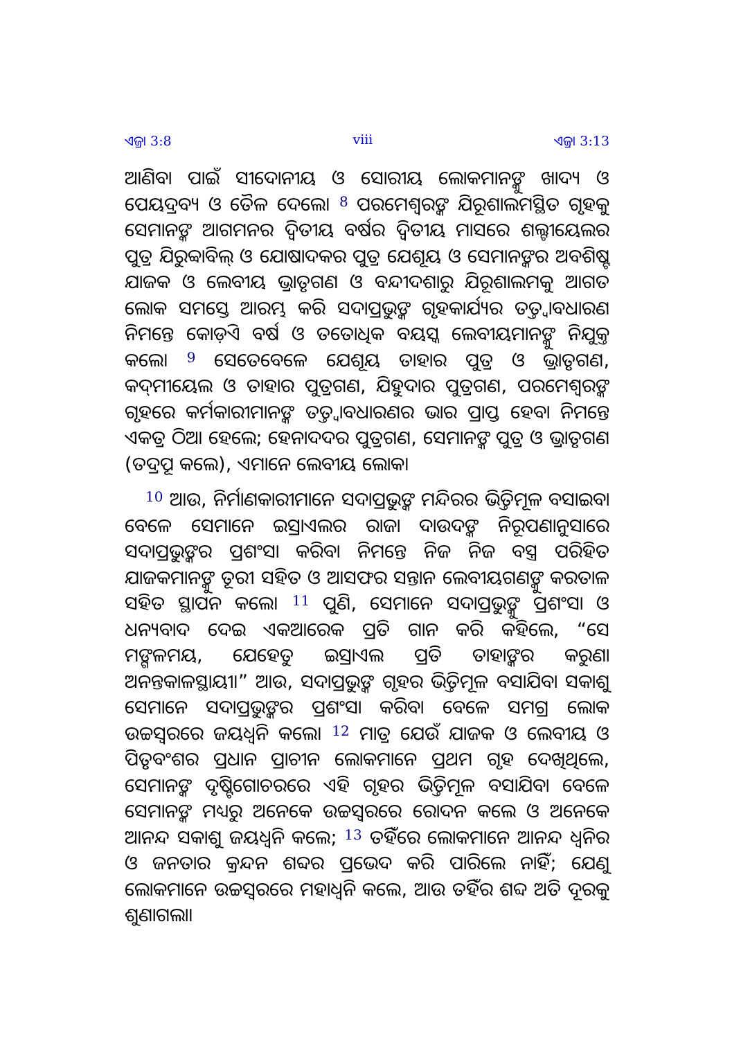ଏଜ୍ରା 3:8 viii ଏଜ୍ରା 3:13
ଆଣିବା ପାଇଁ ସୀଦୋନୀୟ ଓ ସୋରୀୟ ଲୋକମାନଙ୍କୁ ଖାଦ୍ୟ ଓ ପେୟଦ୍ରବ୍ୟ ଓ ତୈଳ ଦେଲେ। <sup>8</sup> ପରମେଶ୍ୱରଙ୍କ ଯିରୂଶାଲମସ୍ଥିତ ଗୃହକୁ ସେମାନଙ୍କ ଆଗମନର ଦ୍ୱିତୀୟ ବର୍ଷର ଦ୍ୱିତୀୟ ମାସରେ ଶଲ୍ଟୀୟେଲର ପୁତ୍ର ଯିରୁବ୍ବାବିଲ୍ ଓ ଯୋଷାଦକର ପୁତ୍ର ଯେଶୂୟ ଓ ସେମାନଙ୍କର ଅବଶିଷ୍ଟ ଯାଜକ ଓ ଲେବୀୟ ଭ୍ରାତୃଗଣ ଓ ବନ୍ଦୀଦଶାରୁ ଯିରୂଶାଲମକୁ ଆଗତ ଲୋକ ସମସ୍ତେ ଆରମ୍ଭ କରି ସଦାପ୍ରଭୁଙ୍କ ଗୃହକାର୍ଯ୍ୟର ତତ୍ତ୍ୱାବଧାରଣ ନିମନ୍ତେ କୋଡ଼ିଏ ବର୍ଷ ଓ ତତୋଧିକ ବୟସ୍କ ଲେବୀୟମାନଙ୍କୁ ନିଯୁକ୍ତ କଲେ। <sup>9</sup> ସେତେବେଳେ ଯେଶୂୟ ତାହାର ପୁତ୍ର ଓ ଭ୍ରାତୃଗଣ, କଦ୍‍ମୀୟେଲ ଓ ତାହାର ପୁତ୍ରଗଣ, ଯିହୁଦାର ପୁତ୍ରଗଣ, ପରମେଶ୍ୱରଙ୍କ ଗୃହରେ କର୍ମକାରୀମାନଙ୍କ ତତ୍ତ୍ୱାବଧାରଣର ଭାର ପ୍ରାପ୍ତ ହେବା ନିମନ୍ତେ ଏକତ୍ର ଠିଆ ହେଲେ; ହେନାଦଦର ପୁତ୍ରଗଣ, ସେମାନଙ୍କ ପୁତ୍ର ଓ ଭ୍ରାତୃଗଣ (ତଦ୍ରୂପ କଲେ), ଏମାନେ ଲେବୀୟ ଲୋକ।
<sup>10</sup> ଆଉ, ନିର୍ମାଣକାରୀମାନେ ସଦାପ୍ରଭୁଙ୍କ ମନ୍ଦିରର ଭିତ୍ତିମୂଳ ବସାଇବା ବେଳେ ସେମାନେ ଇସ୍ରାଏଲର ରାଜା ଦାଉଦଙ୍କ ନିରୂପଣାନୁସାରେ ସଦାପ୍ରଭୁଙ୍କର ପ୍ରଶଂସା କରିବା ନିମନ୍ତେ ନିଜ ନିଜ ବସ୍ତ୍ର ପରିହିତ ଯାଜକମାନଙ୍କୁ ତୂରୀ ସହିତ ଓ ଆସଫର ସନ୍ତାନ ଲେବୀୟଗଣଙ୍କୁ କରତାଳ ସହିତ ସ୍ଥାପନ କଲେ। <sup>11</sup> ପୁଣି, ସେମାନେ ସଦାପ୍ରଭୁଙ୍କୁ ପ୍ରଶଂସା ଓ ଧନ୍ୟବାଦ ଦେଇ ଏକଆରେକ ପ୍ରତି ଗାନ କରି କହିଲେ, “ସେ ମଙ୍ଗଳମୟ, ଯେହେତୁ ଇସ୍ରାଏଲ ପ୍ରତି ତାହାଙ୍କର କରୁଣା ଅନନ୍ତକାଳସ୍ଥାୟୀ।” ଆଉ, ସଦାପ୍ରଭୁଙ୍କ ଗୃହର ଭିତ୍ତିମୂଳ ବସାଯିବା ସକାଶୁ ସେମାନେ ସଦାପ୍ରଭୁଙ୍କର ପ୍ରଶଂସା କରିବା ବେଳେ ସମଗ୍ର ଲୋକ ଉଚ୍ଚସ୍ୱରରେ ଜୟଧ୍ୱନି କଲେ। <sup>12</sup> ମାତ୍ର ଯେଉଁ ଯାଜକ ଓ ଲେବୀୟ ଓ ପିତୃବଂଶର ପ୍ରଧାନ ପ୍ରାଚୀନ ଲୋକମାନେ ପ୍ରଥମ ଗୃହ ଦେଖିଥିଲେ, ସେମାନଙ୍କ ଦୃଷ୍ଟିଗୋଚରରେ ଏହି ଗୃହର ଭିତ୍ତିମୂଳ ବସାଯିବା ବେଳେ ସେମାନଙ୍କ ମଧ୍ୟରୁ ଅନେକେ ଉଚ୍ଚସ୍ୱରରେ ରୋଦନ କଲେ ଓ ଅନେକେ ଆନନ୍ଦ ସକାଶୁ ଜୟଧ୍ୱନି କଲେ; <sup>13</sup> ତହିଁରେ ଲୋକମାନେ ଆନନ୍ଦ ଧ୍ୱନିର ଓ ଜନତାର କ୍ରନ୍ଦନ ଶବ୍ଦର ପ୍ରଭେଦ କରି ପାରିଲେ ନାହିଁ; ଯେଣୁ ଲୋକମାନେ ଉଚ୍ଚସ୍ୱରରେ ମହାଧ୍ୱନି କଲେ, ଆଉ ତହିଁର ଶବ୍ଦ ଅତି ଦୂରକୁ ଶୁଣାଗଲା।